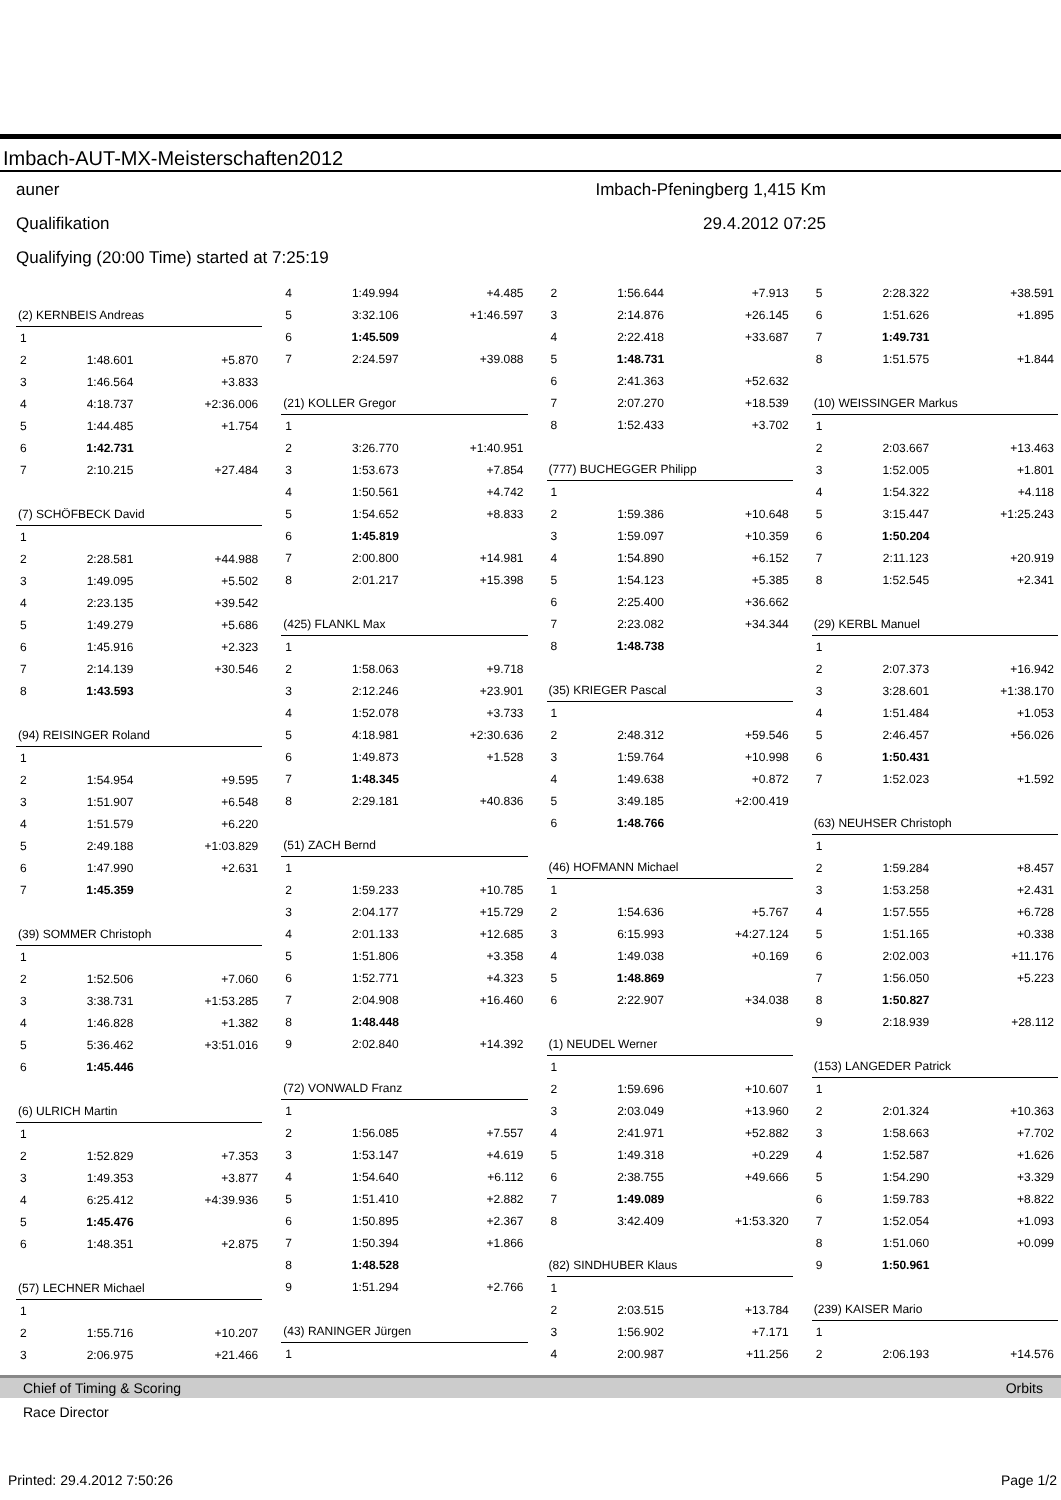Imbach-AUT-MX-Meisterschaften2012
auner Imbach-Pfeningberg 1,415 Km
Qualifikation 29.4.2012 07:25
Qualifying (20:00 Time) started at 7:25:19
| (2) KERNBEIS Andreas | | |
| 1 | | |
| 2 | 1:48.601 | +5.870 |
| 3 | 1:46.564 | +3.833 |
| 4 | 4:18.737 | +2:36.006 |
| 5 | 1:44.485 | +1.754 |
| 6 | 1:42.731 | |
| 7 | 2:10.215 | +27.484 |
| (7) SCHÖFBECK David | | |
| 1 | | |
| 2 | 2:28.581 | +44.988 |
| 3 | 1:49.095 | +5.502 |
| 4 | 2:23.135 | +39.542 |
| 5 | 1:49.279 | +5.686 |
| 6 | 1:45.916 | +2.323 |
| 7 | 2:14.139 | +30.546 |
| 8 | 1:43.593 | |
| (94) REISINGER Roland | | |
| 1 | | |
| 2 | 1:54.954 | +9.595 |
| 3 | 1:51.907 | +6.548 |
| 4 | 1:51.579 | +6.220 |
| 5 | 2:49.188 | +1:03.829 |
| 6 | 1:47.990 | +2.631 |
| 7 | 1:45.359 | |
| (39) SOMMER Christoph | | |
| 1 | | |
| 2 | 1:52.506 | +7.060 |
| 3 | 3:38.731 | +1:53.285 |
| 4 | 1:46.828 | +1.382 |
| 5 | 5:36.462 | +3:51.016 |
| 6 | 1:45.446 | |
| (6) ULRICH Martin | | |
| 1 | | |
| 2 | 1:52.829 | +7.353 |
| 3 | 1:49.353 | +3.877 |
| 4 | 6:25.412 | +4:39.936 |
| 5 | 1:45.476 | |
| 6 | 1:48.351 | +2.875 |
| (57) LECHNER Michael | | |
| 1 | | |
| 2 | 1:55.716 | +10.207 |
| 3 | 2:06.975 | +21.466 |
| 4 | 1:49.994 | +4.485 |
| 5 | 3:32.106 | +1:46.597 |
| 6 | 1:45.509 | |
| 7 | 2:24.597 | +39.088 |
| (21) KOLLER Gregor | | |
| 1 | | |
| 2 | 3:26.770 | +1:40.951 |
| 3 | 1:53.673 | +7.854 |
| 4 | 1:50.561 | +4.742 |
| 5 | 1:54.652 | +8.833 |
| 6 | 1:45.819 | |
| 7 | 2:00.800 | +14.981 |
| 8 | 2:01.217 | +15.398 |
| (425) FLANKL Max | | |
| 1 | | |
| 2 | 1:58.063 | +9.718 |
| 3 | 2:12.246 | +23.901 |
| 4 | 1:52.078 | +3.733 |
| 5 | 4:18.981 | +2:30.636 |
| 6 | 1:49.873 | +1.528 |
| 7 | 1:48.345 | |
| 8 | 2:29.181 | +40.836 |
| (51) ZACH Bernd | | |
| 1 | | |
| 2 | 1:59.233 | +10.785 |
| 3 | 2:04.177 | +15.729 |
| 4 | 2:01.133 | +12.685 |
| 5 | 1:51.806 | +3.358 |
| 6 | 1:52.771 | +4.323 |
| 7 | 2:04.908 | +16.460 |
| 8 | 1:48.448 | |
| 9 | 2:02.840 | +14.392 |
| (72) VONWALD Franz | | |
| 1 | | |
| 2 | 1:56.085 | +7.557 |
| 3 | 1:53.147 | +4.619 |
| 4 | 1:54.640 | +6.112 |
| 5 | 1:51.410 | +2.882 |
| 6 | 1:50.895 | +2.367 |
| 7 | 1:50.394 | +1.866 |
| 8 | 1:48.528 | |
| 9 | 1:51.294 | +2.766 |
| (43) RANINGER Jürgen | | |
| 1 | | |
| 2 | 1:56.644 | +7.913 |
| 3 | 2:14.876 | +26.145 |
| 4 | 2:22.418 | +33.687 |
| 5 | 1:48.731 | |
| 6 | 2:41.363 | +52.632 |
| 7 | 2:07.270 | +18.539 |
| 8 | 1:52.433 | +3.702 |
| (777) BUCHEGGER Philipp | | |
| 1 | | |
| 2 | 1:59.386 | +10.648 |
| 3 | 1:59.097 | +10.359 |
| 4 | 1:54.890 | +6.152 |
| 5 | 1:54.123 | +5.385 |
| 6 | 2:25.400 | +36.662 |
| 7 | 2:23.082 | +34.344 |
| 8 | 1:48.738 | |
| (35) KRIEGER Pascal | | |
| 1 | | |
| 2 | 2:48.312 | +59.546 |
| 3 | 1:59.764 | +10.998 |
| 4 | 1:49.638 | +0.872 |
| 5 | 3:49.185 | +2:00.419 |
| 6 | 1:48.766 | |
| (46) HOFMANN Michael | | |
| 1 | | |
| 2 | 1:54.636 | +5.767 |
| 3 | 6:15.993 | +4:27.124 |
| 4 | 1:49.038 | +0.169 |
| 5 | 1:48.869 | |
| 6 | 2:22.907 | +34.038 |
| (1) NEUDEL Werner | | |
| 1 | | |
| 2 | 1:59.696 | +10.607 |
| 3 | 2:03.049 | +13.960 |
| 4 | 2:41.971 | +52.882 |
| 5 | 1:49.318 | +0.229 |
| 6 | 2:38.755 | +49.666 |
| 7 | 1:49.089 | |
| 8 | 3:42.409 | +1:53.320 |
| (82) SINDHUBER Klaus | | |
| 1 | | |
| 2 | 2:03.515 | +13.784 |
| 3 | 1:56.902 | +7.171 |
| 4 | 2:00.987 | +11.256 |
| 5 | 2:28.322 | +38.591 |
| 6 | 1:51.626 | +1.895 |
| 7 | 1:49.731 | |
| 8 | 1:51.575 | +1.844 |
| (10) WEISSINGER Markus | | |
| 1 | | |
| 2 | 2:03.667 | +13.463 |
| 3 | 1:52.005 | +1.801 |
| 4 | 1:54.322 | +4.118 |
| 5 | 3:15.447 | +1:25.243 |
| 6 | 1:50.204 | |
| 7 | 2:11.123 | +20.919 |
| 8 | 1:52.545 | +2.341 |
| (29) KERBL Manuel | | |
| 1 | | |
| 2 | 2:07.373 | +16.942 |
| 3 | 3:28.601 | +1:38.170 |
| 4 | 1:51.484 | +1.053 |
| 5 | 2:46.457 | +56.026 |
| 6 | 1:50.431 | |
| 7 | 1:52.023 | +1.592 |
| (63) NEUHSER Christoph | | |
| 1 | | |
| 2 | 1:59.284 | +8.457 |
| 3 | 1:53.258 | +2.431 |
| 4 | 1:57.555 | +6.728 |
| 5 | 1:51.165 | +0.338 |
| 6 | 2:02.003 | +11.176 |
| 7 | 1:56.050 | +5.223 |
| 8 | 1:50.827 | |
| 9 | 2:18.939 | +28.112 |
| (153) LANGEDER Patrick | | |
| 1 | | |
| 2 | 2:01.324 | +10.363 |
| 3 | 1:58.663 | +7.702 |
| 4 | 1:52.587 | +1.626 |
| 5 | 1:54.290 | +3.329 |
| 6 | 1:59.783 | +8.822 |
| 7 | 1:52.054 | +1.093 |
| 8 | 1:51.060 | +0.099 |
| 9 | 1:50.961 | |
| (239) KAISER Mario | | |
| 1 | | |
| 2 | 2:06.193 | +14.576 |
Chief of Timing & Scoring Orbits
Race Director
Printed: 29.4.2012 7:50:26 Page 1/2